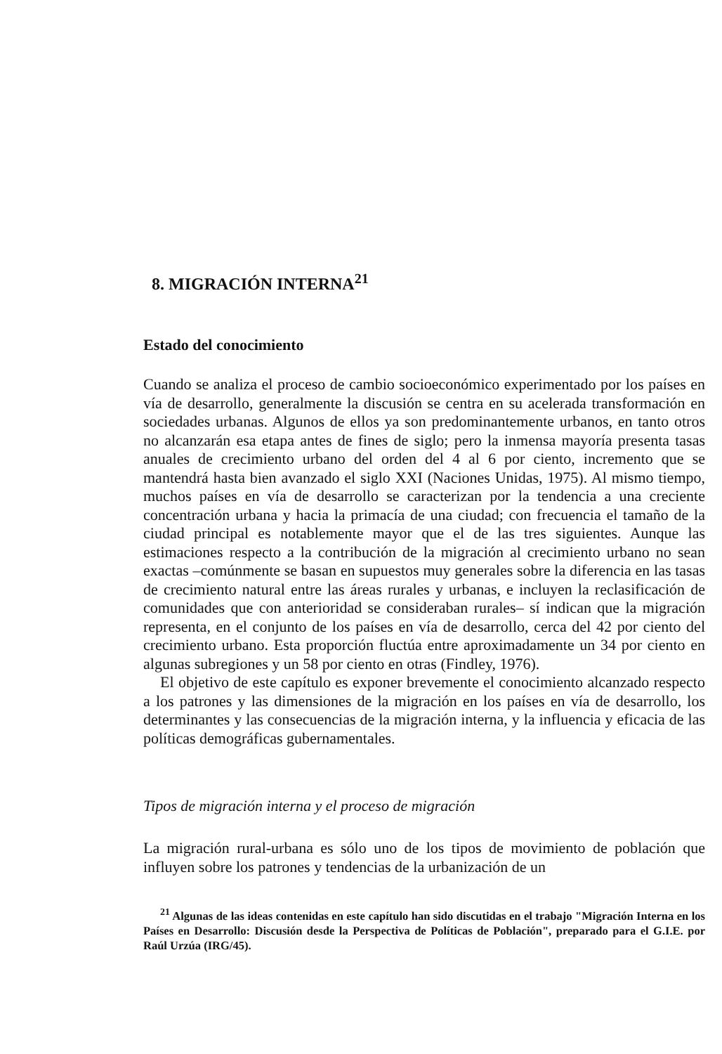8. MIGRACIÓN INTERNA<sup>21</sup>
Estado del conocimiento
Cuando se analiza el proceso de cambio socioeconómico experimentado por los países en vía de desarrollo, generalmente la discusión se centra en su acelerada transformación en sociedades urbanas. Algunos de ellos ya son predominantemente urbanos, en tanto otros no alcanzarán esa etapa antes de fines de siglo; pero la inmensa mayoría presenta tasas anuales de crecimiento urbano del orden del 4 al 6 por ciento, incremento que se mantendrá hasta bien avanzado el siglo XXI (Naciones Unidas, 1975). Al mismo tiempo, muchos países en vía de desarrollo se caracterizan por la tendencia a una creciente concentración urbana y hacia la primacía de una ciudad; con frecuencia el tamaño de la ciudad principal es notablemente mayor que el de las tres siguientes. Aunque las estimaciones respecto a la contribución de la migración al crecimiento urbano no sean exactas –comúnmente se basan en supuestos muy generales sobre la diferencia en las tasas de crecimiento natural entre las áreas rurales y urbanas, e incluyen la reclasificación de comunidades que con anterioridad se consideraban rurales– sí indican que la migración representa, en el conjunto de los países en vía de desarrollo, cerca del 42 por ciento del crecimiento urbano. Esta proporción fluctúa entre aproximadamente un 34 por ciento en algunas subregiones y un 58 por ciento en otras (Findley, 1976).
El objetivo de este capítulo es exponer brevemente el conocimiento alcanzado respecto a los patrones y las dimensiones de la migración en los países en vía de desarrollo, los determinantes y las consecuencias de la migración interna, y la influencia y eficacia de las políticas demográficas gubernamentales.
Tipos de migración interna y el proceso de migración
La migración rural-urbana es sólo uno de los tipos de movimiento de población que influyen sobre los patrones y tendencias de la urbanización de un
<sup>21</sup> Algunas de las ideas contenidas en este capítulo han sido discutidas en el trabajo "Migración Interna en los Países en Desarrollo: Discusión desde la Perspectiva de Políticas de Población", preparado para el G.I.E. por Raúl Urzúa (IRG/45).